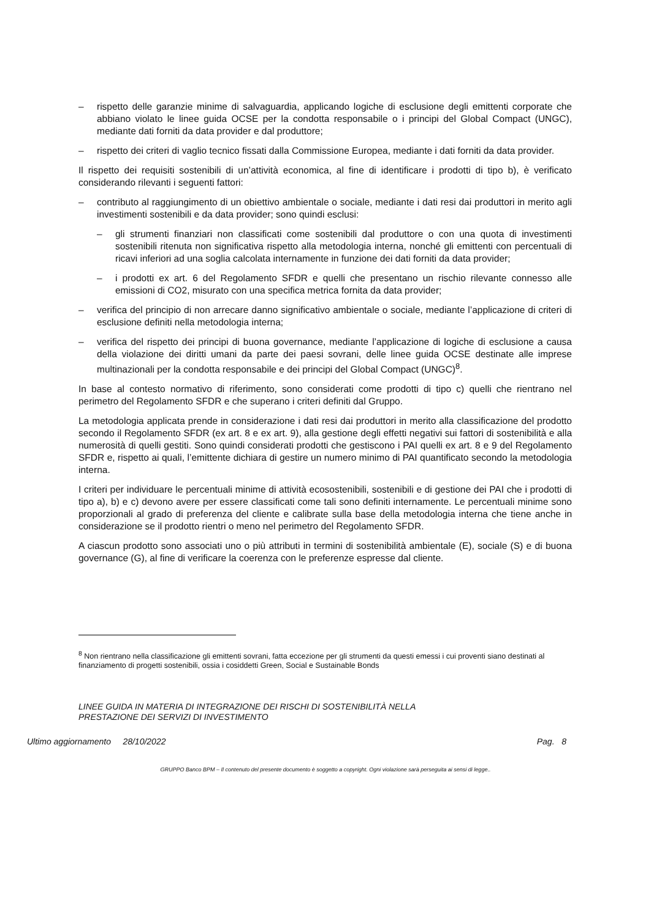– rispetto delle garanzie minime di salvaguardia, applicando logiche di esclusione degli emittenti corporate che abbiano violato le linee guida OCSE per la condotta responsabile o i principi del Global Compact (UNGC), mediante dati forniti da data provider e dal produttore;
– rispetto dei criteri di vaglio tecnico fissati dalla Commissione Europea, mediante i dati forniti da data provider.
Il rispetto dei requisiti sostenibili di un’attività economica, al fine di identificare i prodotti di tipo b), è verificato considerando rilevanti i seguenti fattori:
– contributo al raggiungimento di un obiettivo ambientale o sociale, mediante i dati resi dai produttori in merito agli investimenti sostenibili e da data provider; sono quindi esclusi:
– gli strumenti finanziari non classificati come sostenibili dal produttore o con una quota di investimenti sostenibili ritenuta non significativa rispetto alla metodologia interna, nonché gli emittenti con percentuali di ricavi inferiori ad una soglia calcolata internamente in funzione dei dati forniti da data provider;
– i prodotti ex art. 6 del Regolamento SFDR e quelli che presentano un rischio rilevante connesso alle emissioni di CO2, misurato con una specifica metrica fornita da data provider;
– verifica del principio di non arrecare danno significativo ambientale o sociale, mediante l’applicazione di criteri di esclusione definiti nella metodologia interna;
– verifica del rispetto dei principi di buona governance, mediante l’applicazione di logiche di esclusione a causa della violazione dei diritti umani da parte dei paesi sovrani, delle linee guida OCSE destinate alle imprese multinazionali per la condotta responsabile e dei principi del Global Compact (UNGC)<sup>8</sup>.
In base al contesto normativo di riferimento, sono considerati come prodotti di tipo c) quelli che rientrano nel perimetro del Regolamento SFDR e che superano i criteri definiti dal Gruppo.
La metodologia applicata prende in considerazione i dati resi dai produttori in merito alla classificazione del prodotto secondo il Regolamento SFDR (ex art. 8 e ex art. 9), alla gestione degli effetti negativi sui fattori di sostenibilità e alla numerosità di quelli gestiti. Sono quindi considerati prodotti che gestiscono i PAI quelli ex art. 8 e 9 del Regolamento SFDR e, rispetto ai quali, l’emittente dichiara di gestire un numero minimo di PAI quantificato secondo la metodologia interna.
I criteri per individuare le percentuali minime di attività ecosostenibili, sostenibili e di gestione dei PAI che i prodotti di tipo a), b) e c) devono avere per essere classificati come tali sono definiti internamente. Le percentuali minime sono proporzionali al grado di preferenza del cliente e calibrate sulla base della metodologia interna che tiene anche in considerazione se il prodotto rientri o meno nel perimetro del Regolamento SFDR.
A ciascun prodotto sono associati uno o più attributi in termini di sostenibilità ambientale (E), sociale (S) e di buona governance (G), al fine di verificare la coerenza con le preferenze espresse dal cliente.
<sup>8</sup> Non rientrano nella classificazione gli emittenti sovrani, fatta eccezione per gli strumenti da questi emessi i cui proventi siano destinati al finanziamento di progetti sostenibili, ossia i cosiddetti Green, Social e Sustainable Bonds
LINEE GUIDA IN MATERIA DI INTEGRAZIONE DEI RISCHI DI SOSTENIBILITÀ NELLA
PRESTAZIONE DEI SERVIZI DI INVESTIMENTO
Ultimo aggiornamento 28/10/2022 Pag. 8
GRUPPO Banco BPM – Il contenuto del presente documento è soggetto a copyright. Ogni violazione sarà perseguita ai sensi di legge..